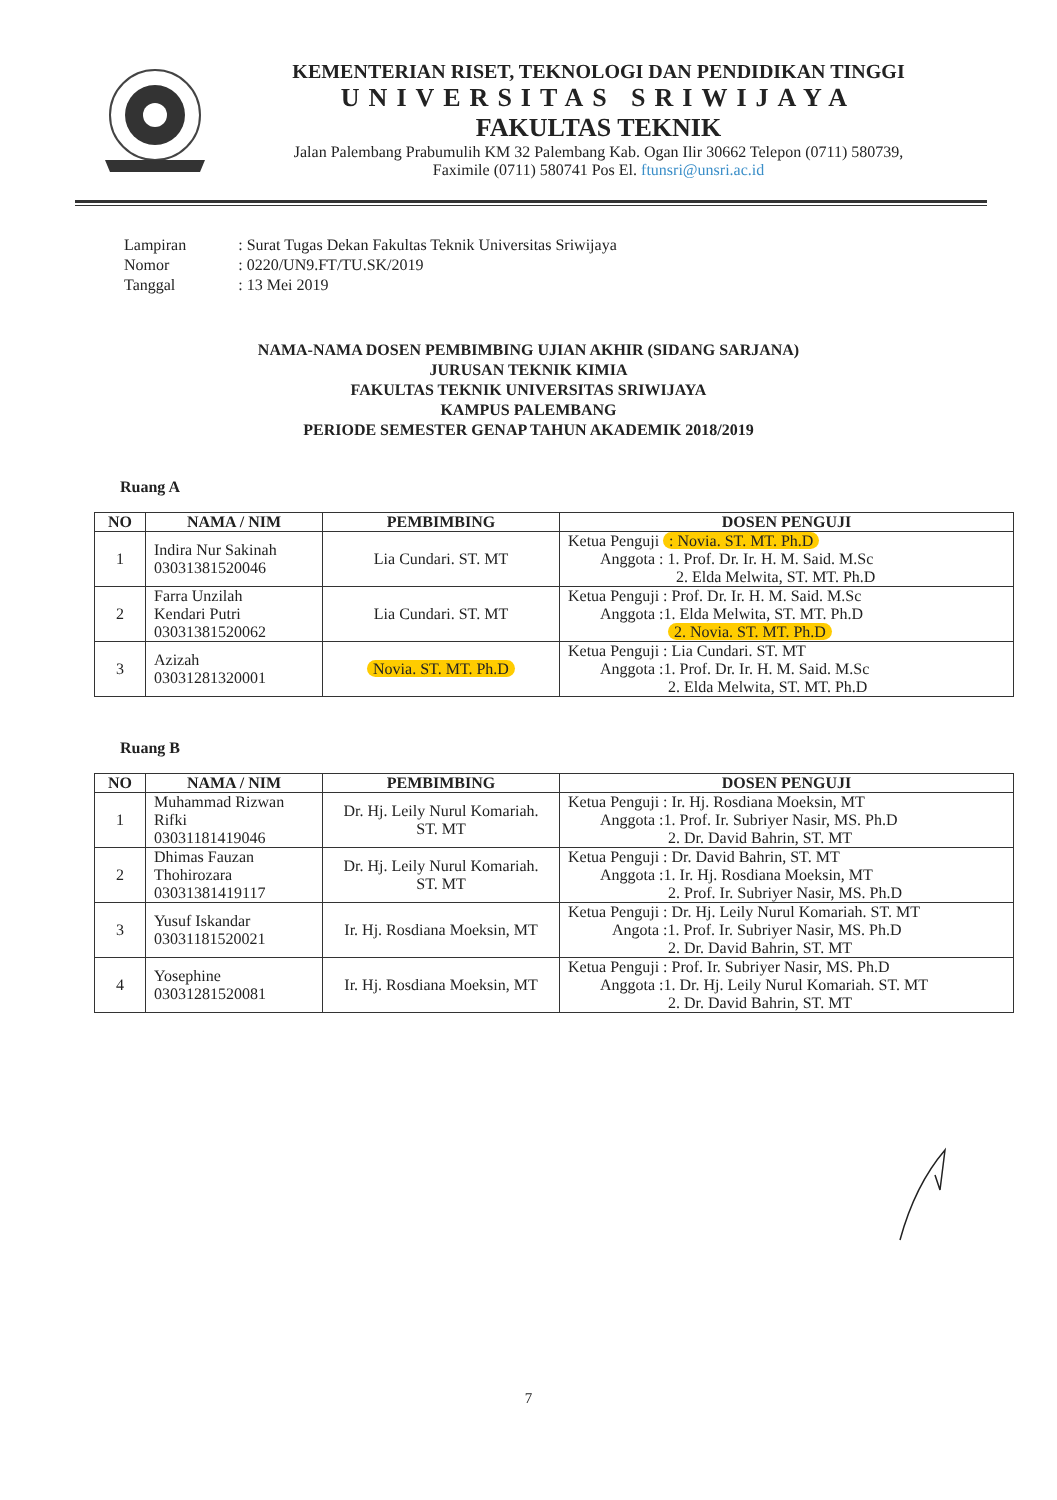KEMENTERIAN RISET, TEKNOLOGI DAN PENDIDIKAN TINGGI
UNIVERSITAS SRIWIJAYA
FAKULTAS TEKNIK
Jalan Palembang Prabumulih KM 32 Palembang Kab. Ogan Ilir 30662 Telepon (0711) 580739,
Faximile (0711) 580741 Pos El. ftunsri@unsri.ac.id
| Lampiran | : Surat Tugas Dekan Fakultas Teknik Universitas Sriwijaya |
| Nomor | : 0220/UN9.FT/TU.SK/2019 |
| Tanggal | : 13 Mei 2019 |
NAMA-NAMA DOSEN PEMBIMBING UJIAN AKHIR (SIDANG SARJANA)
JURUSAN TEKNIK KIMIA
FAKULTAS TEKNIK UNIVERSITAS SRIWIJAYA
KAMPUS PALEMBANG
PERIODE SEMESTER GENAP TAHUN AKADEMIK 2018/2019
Ruang A
| NO | NAMA / NIM | PEMBIMBING | DOSEN PENGUJI |
| --- | --- | --- | --- |
| 1 | Indira Nur Sakinah 03031381520046 | Lia Cundari. ST. MT | Ketua Penguji : Novia. ST. MT. Ph.D Anggota : 1. Prof. Dr. Ir. H. M. Said. M.Sc 2. Elda Melwita, ST. MT. Ph.D |
| 2 | Farra Unzilah Kendari Putri 03031381520062 | Lia Cundari. ST. MT | Ketua Penguji : Prof. Dr. Ir. H. M. Said. M.Sc Anggota :1. Elda Melwita, ST. MT. Ph.D 2. Novia. ST. MT. Ph.D |
| 3 | Azizah 03031281320001 | Novia. ST. MT. Ph.D | Ketua Penguji : Lia Cundari. ST. MT Anggota :1. Prof. Dr. Ir. H. M. Said. M.Sc 2. Elda Melwita, ST. MT. Ph.D |
Ruang B
| NO | NAMA / NIM | PEMBIMBING | DOSEN PENGUJI |
| --- | --- | --- | --- |
| 1 | Muhammad Rizwan Rifki 03031181419046 | Dr. Hj. Leily Nurul Komariah. ST. MT | Ketua Penguji : Ir. Hj. Rosdiana Moeksin, MT Anggota :1. Prof. Ir. Subriyer Nasir, MS. Ph.D 2. Dr. David Bahrin, ST. MT |
| 2 | Dhimas Fauzan Thohirozara 03031381419117 | Dr. Hj. Leily Nurul Komariah. ST. MT | Ketua Penguji : Dr. David Bahrin, ST. MT Anggota :1. Ir. Hj. Rosdiana Moeksin, MT 2. Prof. Ir. Subriyer Nasir, MS. Ph.D |
| 3 | Yusuf Iskandar 03031181520021 | Ir. Hj. Rosdiana Moeksin, MT | Ketua Penguji : Dr. Hj. Leily Nurul Komariah. ST. MT Angota :1. Prof. Ir. Subriyer Nasir, MS. Ph.D 2. Dr. David Bahrin, ST. MT |
| 4 | Yosephine 03031281520081 | Ir. Hj. Rosdiana Moeksin, MT | Ketua Penguji : Prof. Ir. Subriyer Nasir, MS. Ph.D Anggota :1. Dr. Hj. Leily Nurul Komariah. ST. MT 2. Dr. David Bahrin, ST. MT |
7